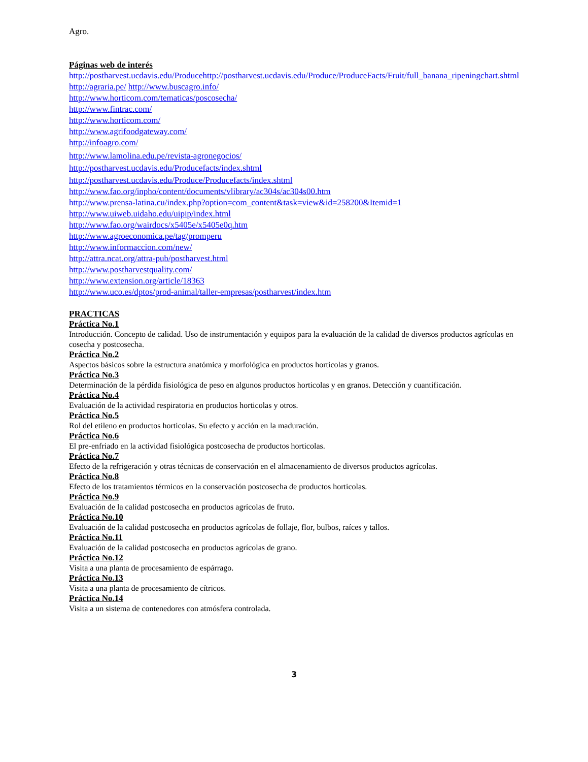Agro.
Páginas web de interés
http://postharvest.ucdavis.edu/Producehttp://postharvest.ucdavis.edu/Produce/ProduceFacts/Fruit/full_banana_ripeningchart.shtml
http://agraria.pe/ http://www.buscagro.info/
http://www.horticom.com/tematicas/poscosecha/
http://www.fintrac.com/
http://www.horticom.com/
http://www.agrifoodgateway.com/
http://infoagro.com/
http://www.lamolina.edu.pe/revista-agronegocios/
http://postharvest.ucdavis.edu/Producefacts/index.shtml
http://postharvest.ucdavis.edu/Produce/Producefacts/index.shtml
http://www.fao.org/inpho/content/documents/vlibrary/ac304s/ac304s00.htm
http://www.prensa-latina.cu/index.php?option=com_content&task=view&id=258200&Itemid=1
http://www.uiweb.uidaho.edu/uipip/index.html
http://www.fao.org/wairdocs/x5405e/x5405e0q.htm
http://www.agroeconomica.pe/tag/promperu
http://www.informaccion.com/new/
http://attra.ncat.org/attra-pub/postharvest.html
http://www.postharvestquality.com/
http://www.extension.org/article/18363
http://www.uco.es/dptos/prod-animal/taller-empresas/postharvest/index.htm
PRACTICAS
Práctica No.1
Introducción. Concepto de calidad. Uso de instrumentación y equipos para la evaluación de la calidad de diversos productos agrícolas en cosecha y postcosecha.
Práctica No.2
Aspectos básicos sobre la estructura anatómica y morfológica en productos horticolas y granos.
Práctica No.3
Determinación de la pérdida fisiológica de peso en algunos productos horticolas y en granos. Detección y cuantificación.
Práctica No.4
Evaluación de la actividad respiratoria en productos horticolas y otros.
Práctica No.5
Rol del etileno en productos horticolas. Su efecto y acción en la maduración.
Práctica No.6
El pre-enfriado en la actividad fisiológica postcosecha de productos horticolas.
Práctica No.7
Efecto de la refrigeración y otras técnicas de conservación en el almacenamiento de diversos productos agrícolas.
Práctica No.8
Efecto de los tratamientos térmicos en la conservación postcosecha de productos horticolas.
Práctica No.9
Evaluación de la calidad postcosecha en productos agrícolas de fruto.
Práctica No.10
Evaluación de la calidad postcosecha en productos agrícolas de follaje, flor, bulbos, raíces y tallos.
Práctica No.11
Evaluación de la calidad postcosecha en productos agrícolas de grano.
Práctica No.12
Visita a una planta de procesamiento de espárrago.
Práctica No.13
Visita a una planta de procesamiento de cítricos.
Práctica No.14
Visita a un sistema de contenedores con atmósfera controlada.
3